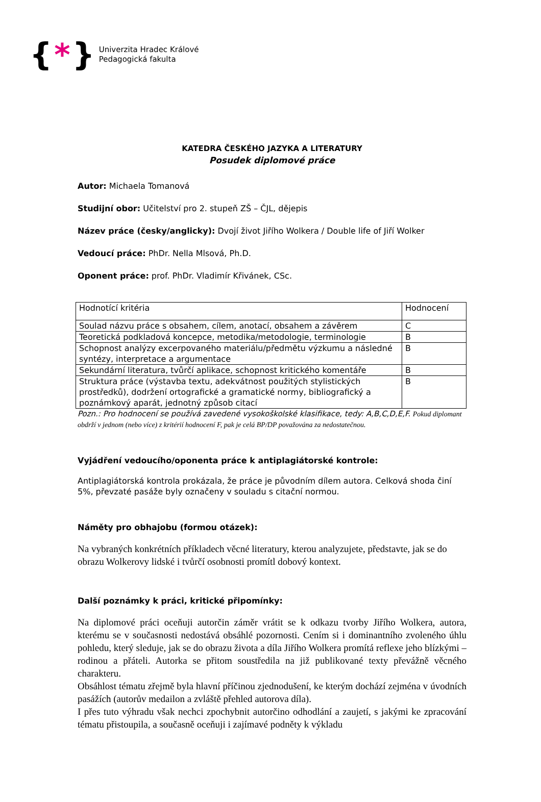{ * }
Univerzita Hradec Králové
Pedagogická fakulta
KATEDRA ČESKÉHO JAZYKA A LITERATURY
Posudek diplomové práce
Autor: Michaela Tomanová
Studijní obor: Učitelství pro 2. stupeň ZŠ – ČJL, dějepis
Název práce (česky/anglicky): Dvojí život Jiřího Wolkera / Double life of Jiří Wolker
Vedoucí práce: PhDr. Nella Mlsová, Ph.D.
Oponent práce: prof. PhDr. Vladimír Křivánek, CSc.
| Hodnotící kritéria | Hodnocení |
| Soulad názvu práce s obsahem, cílem, anotací, obsahem a závěrem | C |
| Teoretická podkladová koncepce, metodika/metodologie, terminologie | B |
| Schopnost analýzy excerpovaného materiálu/předmětu výzkumu a následné syntézy, interpretace a argumentace | B |
| Sekundární literatura, tvůrčí aplikace, schopnost kritického komentáře | B |
| Struktura práce (výstavba textu, adekvátnost použitých stylistických prostředků), dodržení ortografické a gramatické normy, bibliografický a poznámkový aparát, jednotný způsob citací | B |
Pozn.: Pro hodnocení se používá zavedené vysokoškolské klasifikace, tedy: A,B,C,D,E,F. Pokud diplomant obdrží v jednom (nebo více) z kritérií hodnocení F, pak je celá BP/DP považována za nedostatečnou.
Vyjádření vedoucího/oponenta práce k antiplagiátorské kontrole:
Antiplagiátorská kontrola prokázala, že práce je původním dílem autora. Celková shoda činí 5%, převzaté pasáže byly označeny v souladu s citační normou.
Náměty pro obhajobu (formou otázek):
Na vybraných konkrétních příkladech věcné literatury, kterou analyzujete, představte, jak se do obrazu Wolkerovy lidské i tvůrčí osobnosti promítl dobový kontext.
Další poznámky k práci, kritické připomínky:
Na diplomové práci oceňuji autorčin záměr vrátit se k odkazu tvorby Jiřího Wolkera, autora, kterému se v současnosti nedostává obsáhlé pozornosti. Cením si i dominantního zvoleného úhlu pohledu, který sleduje, jak se do obrazu života a díla Jiřího Wolkera promítá reflexe jeho blízkými – rodinou a přáteli. Autorka se přitom soustředila na již publikované texty převážně věcného charakteru.
Obsáhlost tématu zřejmě byla hlavní příčinou zjednodušení, ke kterým dochází zejména v úvodních pasážích (autorův medailon a zvláště přehled autorova díla).
I přes tuto výhradu však nechci zpochybnit autorčino odhodlání a zaujetí, s jakými ke zpracování tématu přistoupila, a současně oceňuji i zajímavé podněty k výkladu